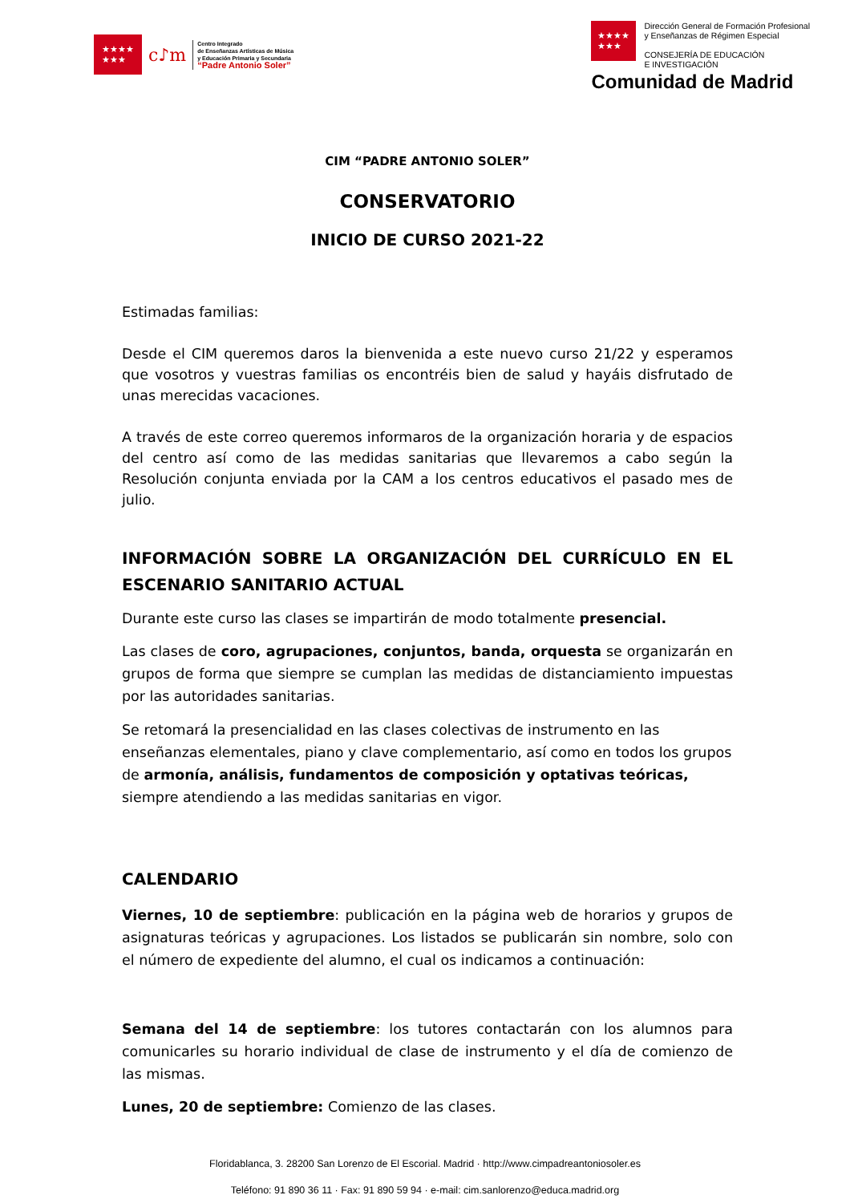★★★★
★★★
c♪m
Centro Integrado
de Enseñanzas Artísticas de Música
y Educación Primaria y Secundaria
“Padre Antonio Soler”
★★★★
★★★
Dirección General de Formación Profesional
y Enseñanzas de Régimen Especial
CONSEJERÍA DE EDUCACIÓN
E INVESTIGACIÓN
Comunidad de Madrid
CIM “PADRE ANTONIO SOLER”
CONSERVATORIO
INICIO DE CURSO 2021-22
Estimadas familias:
Desde el CIM queremos daros la bienvenida a este nuevo curso 21/22 y esperamos que vosotros y vuestras familias os encontréis bien de salud y hayáis disfrutado de unas merecidas vacaciones.
A través de este correo queremos informaros de la organización horaria y de espacios del centro así como de las medidas sanitarias que llevaremos a cabo según la Resolución conjunta enviada por la CAM a los centros educativos el pasado mes de julio.
INFORMACIÓN SOBRE LA ORGANIZACIÓN DEL CURRÍCULO EN EL ESCENARIO SANITARIO ACTUAL
Durante este curso las clases se impartirán de modo totalmente presencial.
Las clases de coro, agrupaciones, conjuntos, banda, orquesta se organizarán en grupos de forma que siempre se cumplan las medidas de distanciamiento impuestas por las autoridades sanitarias.
Se retomará la presencialidad en las clases colectivas de instrumento en las enseñanzas elementales, piano y clave complementario, así como en todos los grupos de armonía, análisis, fundamentos de composición y optativas teóricas, siempre atendiendo a las medidas sanitarias en vigor.
CALENDARIO
Viernes, 10 de septiembre: publicación en la página web de horarios y grupos de asignaturas teóricas y agrupaciones. Los listados se publicarán sin nombre, solo con el número de expediente del alumno, el cual os indicamos a continuación:
Semana del 14 de septiembre: los tutores contactarán con los alumnos para comunicarles su horario individual de clase de instrumento y el día de comienzo de las mismas.
Lunes, 20 de septiembre: Comienzo de las clases.
Floridablanca, 3. 28200 San Lorenzo de El Escorial. Madrid · http://www.cimpadreantoniosoler.es
Teléfono: 91 890 36 11 · Fax: 91 890 59 94 · e-mail: cim.sanlorenzo@educa.madrid.org